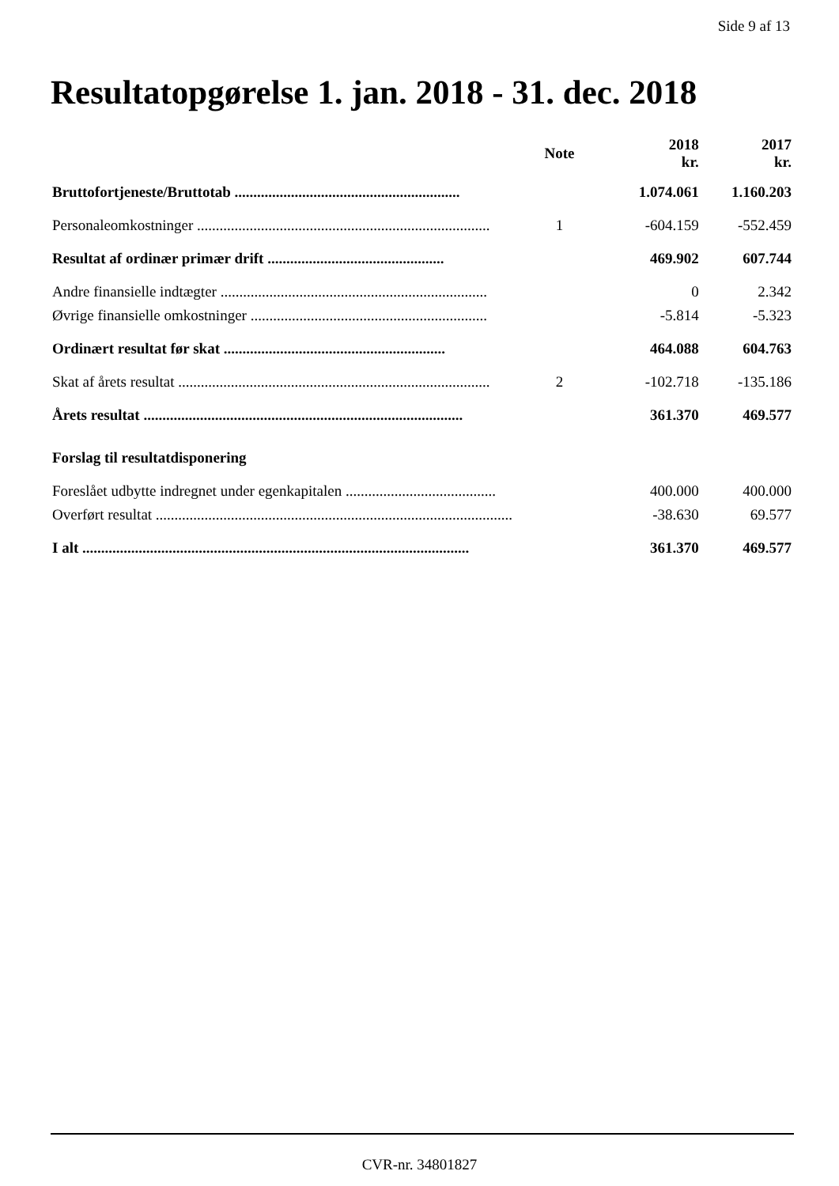Side 9 af 13
Resultatopgørelse 1. jan. 2018 - 31. dec. 2018
| | Note | 2018 kr. | 2017 kr. |
| --- | --- | --- | --- |
| Bruttofortjeneste/Bruttotab ............................................................ | | 1.074.061 | 1.160.203 |
| Personaleomkostninger .............................................................................. | 1 | -604.159 | -552.459 |
| Resultat af ordinær primær drift ............................................... | | 469.902 | 607.744 |
| Andre finansielle indtægter ....................................................................... | | 0 | 2.342 |
| Øvrige finansielle omkostninger ............................................................... | | -5.814 | -5.323 |
| Ordinært resultat før skat ........................................................... | | 464.088 | 604.763 |
| Skat af årets resultat ................................................................................... | 2 | -102.718 | -135.186 |
| Årets resultat ..................................................................................... | | 361.370 | 469.577 |
| Forslag til resultatdisponering | | | |
| Foreslået udbytte indregnet under egenkapitalen ........................................ | | 400.000 | 400.000 |
| Overført resultat ............................................................................................... | | -38.630 | 69.577 |
| I alt ....................................................................................................... | | 361.370 | 469.577 |
CVR-nr. 34801827